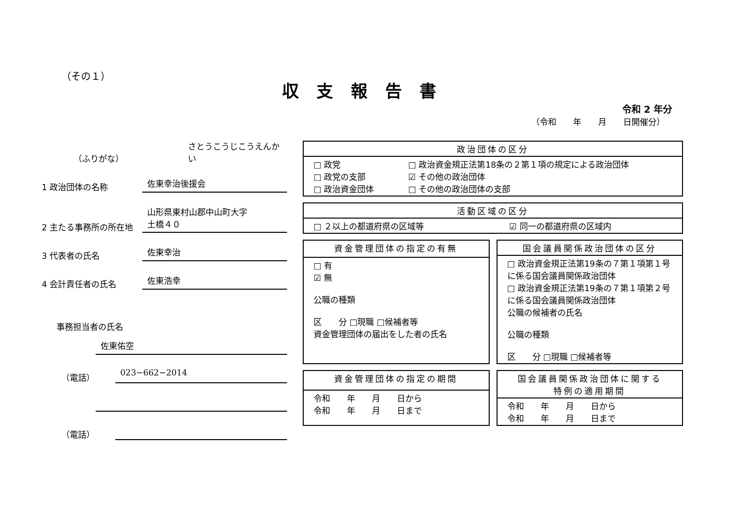（その１）
収支報告書
令和 2 年分
（令和　　年　　月　　日開催分）
（ふりがな）
さとうこうじこうえんかい
1 政治団体の名称
佐東幸治後援会
2 主たる事務所の所在地
山形県東村山郡中山町大字
土橋４０
3 代表者の氏名
佐東幸治
4 会計責任者の氏名
佐東浩幸
事務担当者の氏名
佐東佑空
（電話）
023−662−2014
（電話）
| 政治団体の区分 | |
| --- | --- |
| □ 政党 □ 政党の支部 □ 政治資金団体 | □ 政治資金規正法第18条の２第１項の規定による政治団体 ☑ その他の政治団体 □ その他の政治団体の支部 |
| 活動区域の区分 | |
| --- | --- |
| □ ２以上の都道府県の区域等 | ☑ 同一の都道府県の区域内 |
| 資金管理団体の指定の有無 |
| --- |
| □ 有 ☑ 無 公職の種類 区 分 □現職 □候補者等 資金管理団体の届出をした者の氏名 |
| 国会議員関係政治団体の区分 |
| --- |
| □ 政治資金規正法第19条の７第１項第１号に係る国会議員関係政治団体 □ 政治資金規正法第19条の７第１項第２号に係る国会議員関係政治団体 公職の候補者の氏名 公職の種類 区 分 □現職 □候補者等 |
| 資金管理団体の指定の期間 |
| --- |
| 令和 年 月 日から 令和 年 月 日まで |
| 国会議員関係政治団体に関する 特例の適用期間 |
| --- |
| 令和 年 月 日から 令和 年 月 日まで |